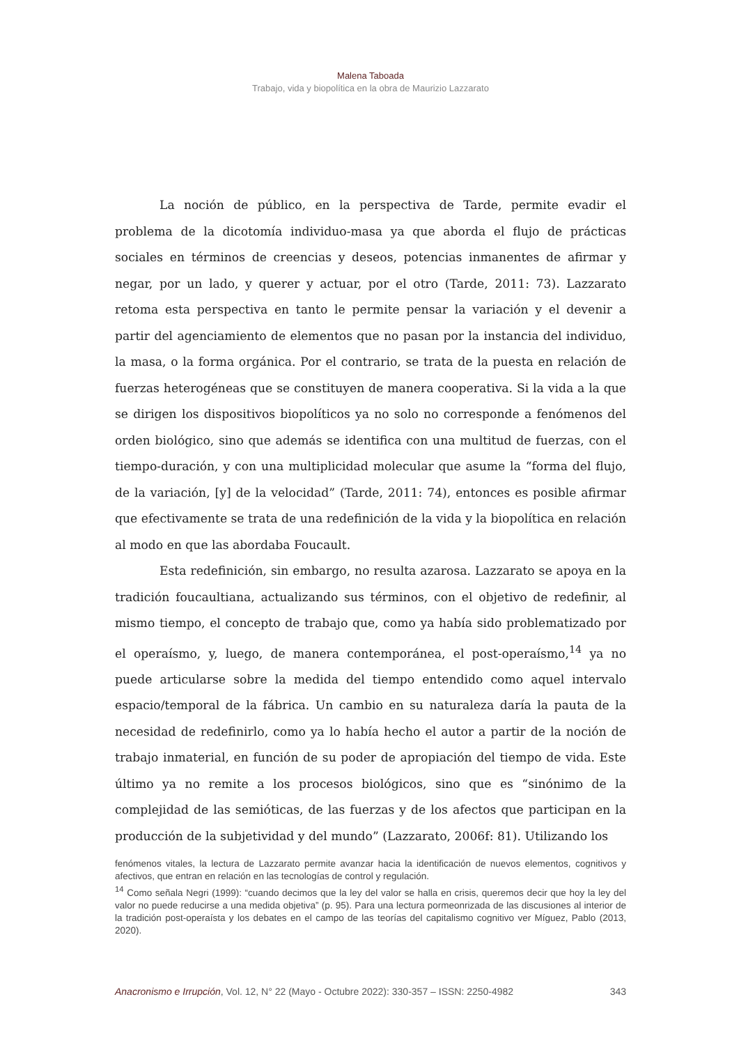Malena Taboada
Trabajo, vida y biopolítica en la obra de Maurizio Lazzarato
La noción de público, en la perspectiva de Tarde, permite evadir el problema de la dicotomía individuo-masa ya que aborda el flujo de prácticas sociales en términos de creencias y deseos, potencias inmanentes de afirmar y negar, por un lado, y querer y actuar, por el otro (Tarde, 2011: 73). Lazzarato retoma esta perspectiva en tanto le permite pensar la variación y el devenir a partir del agenciamiento de elementos que no pasan por la instancia del individuo, la masa, o la forma orgánica. Por el contrario, se trata de la puesta en relación de fuerzas heterogéneas que se constituyen de manera cooperativa. Si la vida a la que se dirigen los dispositivos biopolíticos ya no solo no corresponde a fenómenos del orden biológico, sino que además se identifica con una multitud de fuerzas, con el tiempo-duración, y con una multiplicidad molecular que asume la “forma del flujo, de la variación, [y] de la velocidad” (Tarde, 2011: 74), entonces es posible afirmar que efectivamente se trata de una redefinición de la vida y la biopolítica en relación al modo en que las abordaba Foucault.
Esta redefinición, sin embargo, no resulta azarosa. Lazzarato se apoya en la tradición foucaultiana, actualizando sus términos, con el objetivo de redefinir, al mismo tiempo, el concepto de trabajo que, como ya había sido problematizado por el operaísmo, y, luego, de manera contemporánea, el post-operaísmo,<sup>14</sup> ya no puede articularse sobre la medida del tiempo entendido como aquel intervalo espacio/temporal de la fábrica. Un cambio en su naturaleza daría la pauta de la necesidad de redefinirlo, como ya lo había hecho el autor a partir de la noción de trabajo inmaterial, en función de su poder de apropiación del tiempo de vida. Este último ya no remite a los procesos biológicos, sino que es “sinónimo de la complejidad de las semióticas, de las fuerzas y de los afectos que participan en la producción de la subjetividad y del mundo” (Lazzarato, 2006f: 81). Utilizando los
fenómenos vitales, la lectura de Lazzarato permite avanzar hacia la identificación de nuevos elementos, cognitivos y afectivos, que entran en relación en las tecnologías de control y regulación.
<sup>14</sup> Como señala Negri (1999): “cuando decimos que la ley del valor se halla en crisis, queremos decir que hoy la ley del valor no puede reducirse a una medida objetiva” (p. 95). Para una lectura pormeonrizada de las discusiones al interior de la tradición post-operaísta y los debates en el campo de las teorías del capitalismo cognitivo ver Míguez, Pablo (2013, 2020).
Anacronismo e Irrupción, Vol. 12, N° 22 (Mayo - Octubre 2022): 330-357 – ISSN: 2250-4982 343